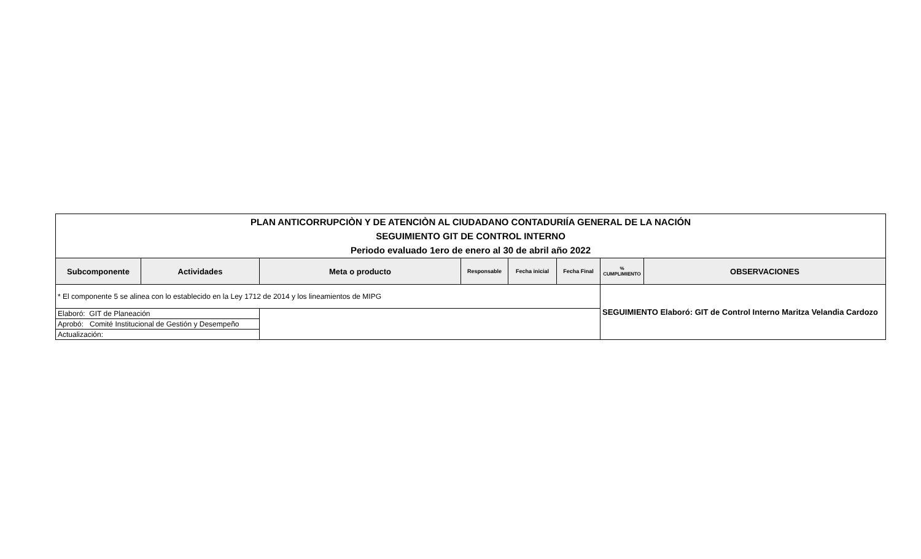| PLAN ANTICORRUPCIÒN Y DE ATENCIÒN AL CIUDADANO CONTADURIÍA GENERAL DE LA NACIÓN SEGUIMIENTO GIT DE CONTROL INTERNO Periodo evaluado 1ero de enero al 30 de abril año 2022 | | | | | | | |
| Subcomponente | Actividades | Meta o producto | Responsable | Fecha inicial | Fecha Final | % CUMPLIMIENTO | OBSERVACIONES |
| * El componente 5 se alinea con lo establecido en la Ley 1712 de 2014 y los lineamientos de MIPG | | | | | | SEGUIMIENTO Elaboró: GIT de Control Interno Maritza Velandia Cardozo | |
| Elaboró: GIT de Planeación | | | | | | | |
| Aprobó: Comité Institucional de Gestión y Desempeño | | | | | | | |
| Actualización: | | | | | | | |